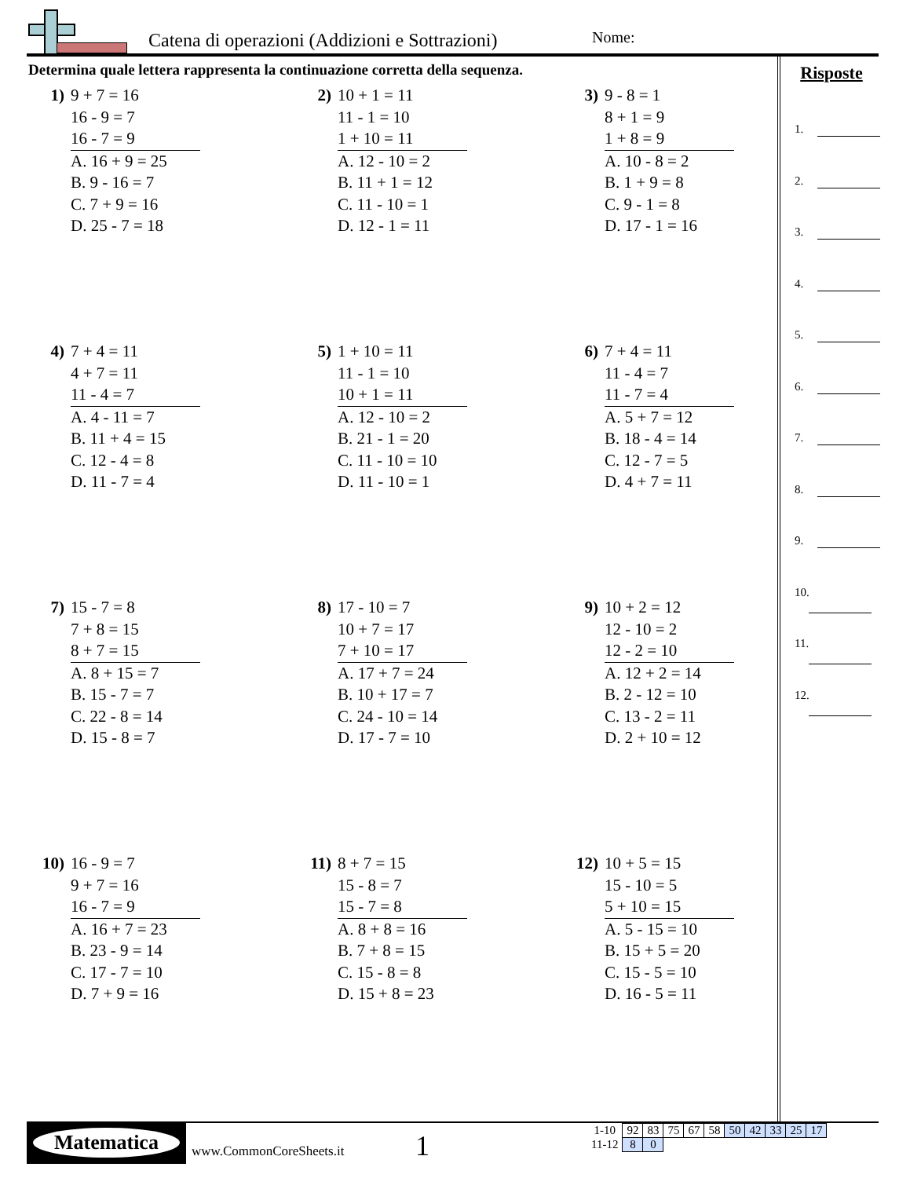Catena di operazioni (Addizioni e Sottrazioni)
Nome:
Determina quale lettera rappresenta la continuazione corretta della sequenza.
1) 9 + 7 = 16
16 - 9 = 7
16 - 7 = 9
A. 16 + 9 = 25
B. 9 - 16 = 7
C. 7 + 9 = 16
D. 25 - 7 = 18
2) 10 + 1 = 11
11 - 1 = 10
1 + 10 = 11
A. 12 - 10 = 2
B. 11 + 1 = 12
C. 11 - 10 = 1
D. 12 - 1 = 11
3) 9 - 8 = 1
8 + 1 = 9
1 + 8 = 9
A. 10 - 8 = 2
B. 1 + 9 = 8
C. 9 - 1 = 8
D. 17 - 1 = 16
4) 7 + 4 = 11
4 + 7 = 11
11 - 4 = 7
A. 4 - 11 = 7
B. 11 + 4 = 15
C. 12 - 4 = 8
D. 11 - 7 = 4
5) 1 + 10 = 11
11 - 1 = 10
10 + 1 = 11
A. 12 - 10 = 2
B. 21 - 1 = 20
C. 11 - 10 = 10
D. 11 - 10 = 1
6) 7 + 4 = 11
11 - 4 = 7
11 - 7 = 4
A. 5 + 7 = 12
B. 18 - 4 = 14
C. 12 - 7 = 5
D. 4 + 7 = 11
7) 15 - 7 = 8
7 + 8 = 15
8 + 7 = 15
A. 8 + 15 = 7
B. 15 - 7 = 7
C. 22 - 8 = 14
D. 15 - 8 = 7
8) 17 - 10 = 7
10 + 7 = 17
7 + 10 = 17
A. 17 + 7 = 24
B. 10 + 17 = 7
C. 24 - 10 = 14
D. 17 - 7 = 10
9) 10 + 2 = 12
12 - 10 = 2
12 - 2 = 10
A. 12 + 2 = 14
B. 2 - 12 = 10
C. 13 - 2 = 11
D. 2 + 10 = 12
10) 16 - 9 = 7
9 + 7 = 16
16 - 7 = 9
A. 16 + 7 = 23
B. 23 - 9 = 14
C. 17 - 7 = 10
D. 7 + 9 = 16
11) 8 + 7 = 15
15 - 8 = 7
15 - 7 = 8
A. 8 + 8 = 16
B. 7 + 8 = 15
C. 15 - 8 = 8
D. 15 + 8 = 23
12) 10 + 5 = 15
15 - 10 = 5
5 + 10 = 15
A. 5 - 15 = 10
B. 15 + 5 = 20
C. 15 - 5 = 10
D. 16 - 5 = 11
Risposte
1.
2.
3.
4.
5.
6.
7.
8.
9.
10.
11.
12.
Matematica
www.CommonCoreSheets.it 1
| 1-10 | 92 | 83 | 75 | 67 | 58 | 50 | 42 | 33 | 25 | 17 |
| 11-12 | 8 | 0 | | | | | | | | |